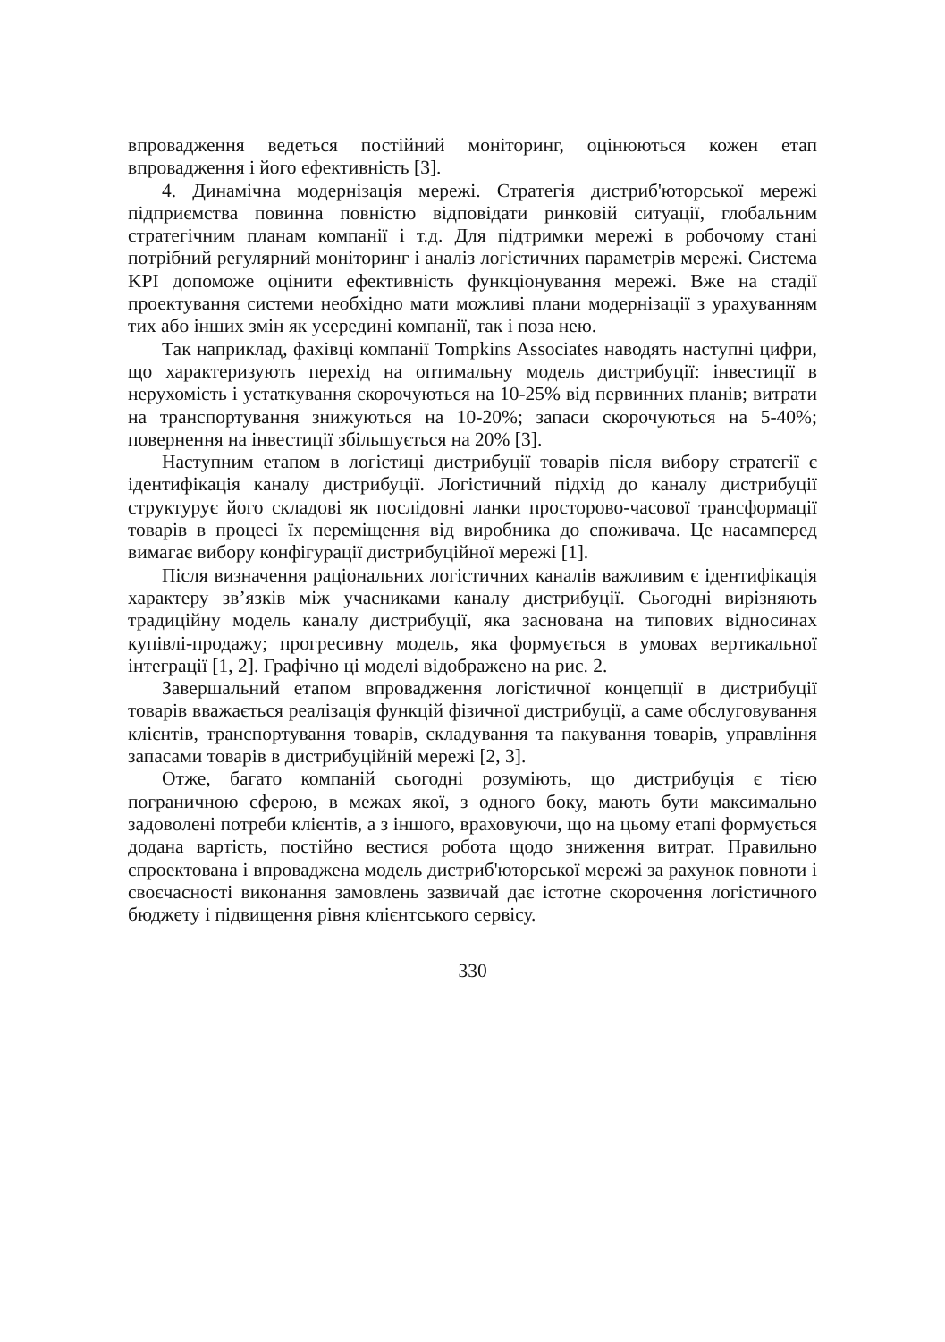впровадження ведеться постійний моніторинг, оцінюються кожен етап впровадження і його ефективність [3].
4. Динамічна модернізація мережі. Стратегія дистриб'юторської мережі підприємства повинна повністю відповідати ринковій ситуації, глобальним стратегічним планам компанії і т.д. Для підтримки мережі в робочому стані потрібний регулярний моніторинг і аналіз логістичних параметрів мережі. Система KPI допоможе оцінити ефективність функціонування мережі. Вже на стадії проектування системи необхідно мати можливі плани модернізації з урахуванням тих або інших змін як усередині компанії, так і поза нею.
Так наприклад, фахівці компанії Tompkins Associates наводять наступні цифри, що характеризують перехід на оптимальну модель дистрибуції: інвестиції в нерухомість і устаткування скорочуються на 10-25% від первинних планів; витрати на транспортування знижуються на 10-20%; запаси скорочуються на 5-40%; повернення на інвестиції збільшується на 20% [3].
Наступним етапом в логістиці дистрибуції товарів після вибору стратегії є ідентифікація каналу дистрибуції. Логістичний підхід до каналу дистрибуції структурує його складові як послідовні ланки просторово-часової трансформації товарів в процесі їх переміщення від виробника до споживача. Це насамперед вимагає вибору конфігурації дистрибуційної мережі [1].
Після визначення раціональних логістичних каналів важливим є ідентифікація характеру зв’язків між учасниками каналу дистрибуції. Сьогодні вирізняють традиційну модель каналу дистрибуції, яка заснована на типових відносинах купівлі-продажу; прогресивну модель, яка формується в умовах вертикальної інтеграції [1, 2]. Графічно ці моделі відображено на рис. 2.
Завершальний етапом впровадження логістичної концепції в дистрибуції товарів вважається реалізація функцій фізичної дистрибуції, а саме обслуговування клієнтів, транспортування товарів, складування та пакування товарів, управління запасами товарів в дистрибуційній мережі [2, 3].
Отже, багато компаній сьогодні розуміють, що дистрибуція є тією пограничною сферою, в межах якої, з одного боку, мають бути максимально задоволені потреби клієнтів, а з іншого, враховуючи, що на цьому етапі формується додана вартість, постійно вестися робота щодо зниження витрат. Правильно спроектована і впроваджена модель дистриб'юторської мережі за рахунок повноти і своєчасності виконання замовлень зазвичай дає істотне скорочення логістичного бюджету і підвищення рівня клієнтського сервісу.
330